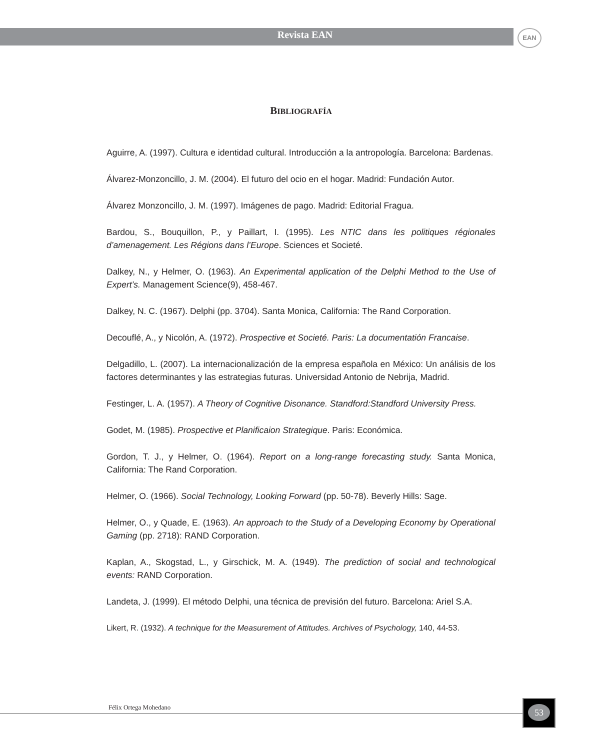Revista EAN
EAN
BIBLIOGRAFÍA
Aguirre, A. (1997). Cultura e identidad cultural. Introducción a la antropología. Barcelona: Bardenas.
Álvarez-Monzoncillo, J. M. (2004). El futuro del ocio en el hogar. Madrid: Fundación Autor.
Álvarez Monzoncillo, J. M. (1997). Imágenes de pago. Madrid: Editorial Fragua.
Bardou, S., Bouquillon, P., y Paillart, I. (1995). Les NTIC dans les politiques régionales d’amenagement. Les Régions dans l’Europe. Sciences et Societé.
Dalkey, N., y Helmer, O. (1963). An Experimental application of the Delphi Method to the Use of Expert’s. Management Science(9), 458-467.
Dalkey, N. C. (1967). Delphi (pp. 3704). Santa Monica, California: The Rand Corporation.
Decouflé, A., y Nicolón, A. (1972). Prospective et Societé. Paris: La documentatión Francaise.
Delgadillo, L. (2007). La internacionalización de la empresa española en México: Un análisis de los factores determinantes y las estrategias futuras. Universidad Antonio de Nebrija, Madrid.
Festinger, L. A. (1957). A Theory of Cognitive Disonance. Standford:Standford University Press.
Godet, M. (1985). Prospective et Planificaion Strategique. Paris: Económica.
Gordon, T. J., y Helmer, O. (1964). Report on a long-range forecasting study. Santa Monica, California: The Rand Corporation.
Helmer, O. (1966). Social Technology, Looking Forward (pp. 50-78). Beverly Hills: Sage.
Helmer, O., y Quade, E. (1963). An approach to the Study of a Developing Economy by Operational Gaming (pp. 2718): RAND Corporation.
Kaplan, A., Skogstad, L., y Girschick, M. A. (1949). The prediction of social and technological events: RAND Corporation.
Landeta, J. (1999). El método Delphi, una técnica de previsión del futuro. Barcelona: Ariel S.A.
Likert, R. (1932). A technique for the Measurement of Attitudes. Archives of Psychology, 140, 44-53.
Félix Ortega Mohedano 53